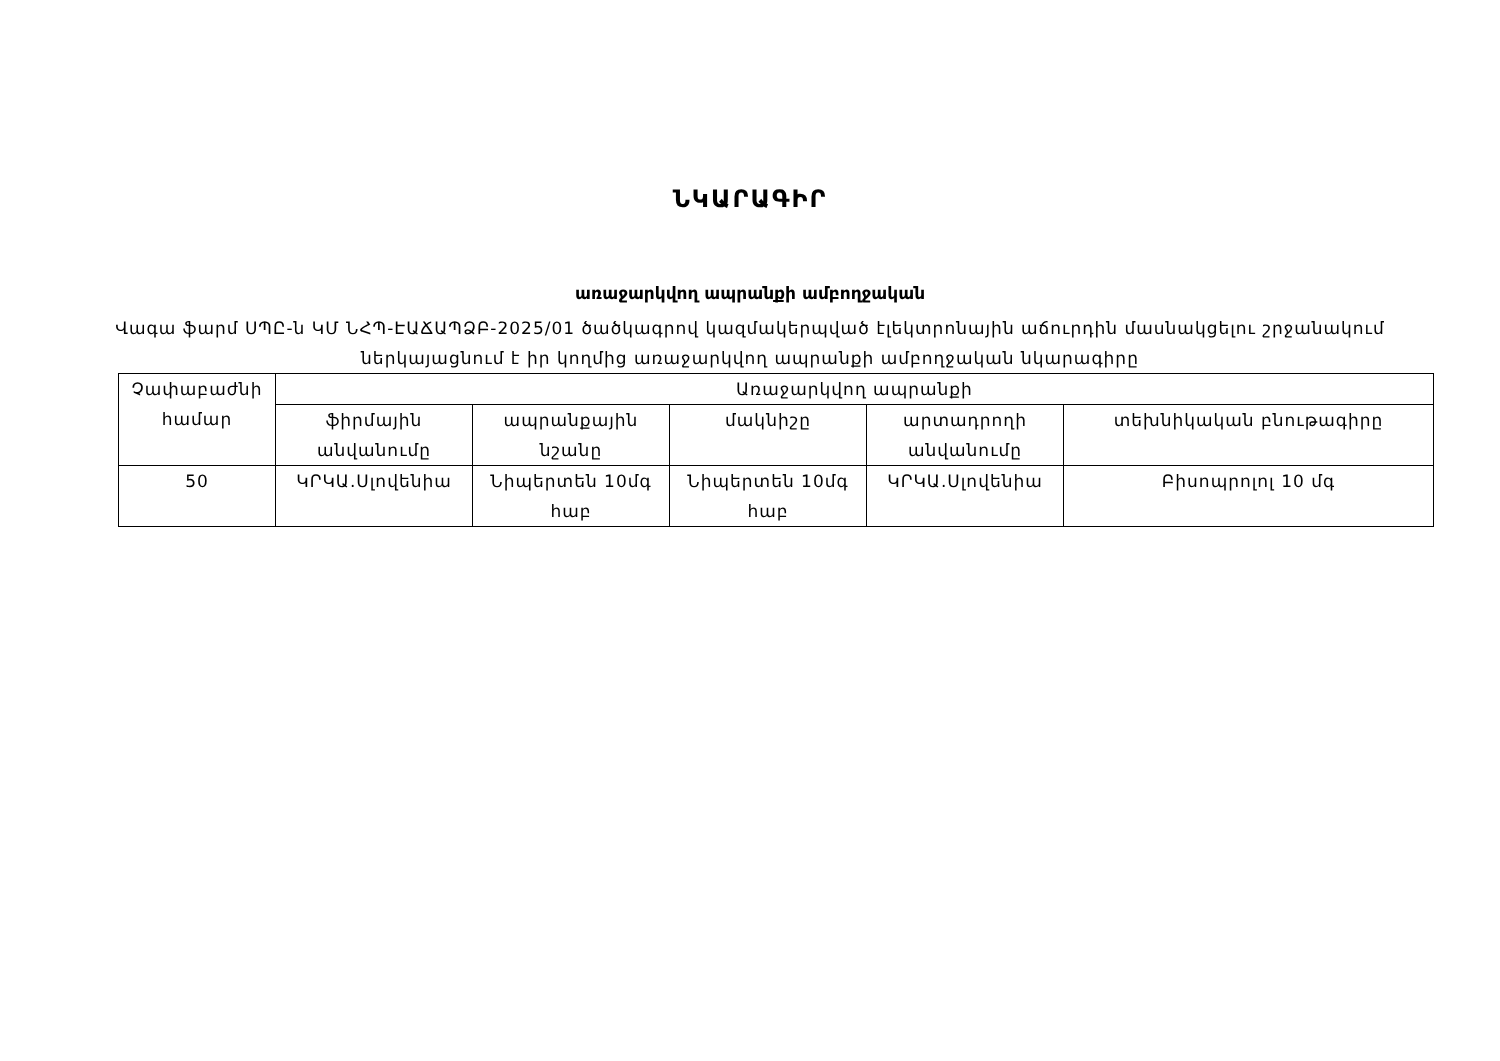ՆԿԱՐԱԳԻՐ
առաջարկվող ապրանքի ամբողջական
Վագա ֆարմ ՍՊԸ-ն ԿՄ ՆՀՊ-ԷԱՃԱՊՁԲ-2025/01 ծածկագրով կազմակերպված էլեկտրոնային աճուրդին մասնակցելու շրջանակում
ներկայացնում է իր կողմից առաջարկվող ապրանքի ամբողջական նկարագիրը
| Չափաբաժնի համար | Առաջարկվող ապրանքի | | | | |
| --- | --- | --- | --- | --- | --- |
| | ֆիրմային անվանումը | ապրանքային նշանը | մակնիշը | արտադրողի անվանումը | տեխնիկական բնութագիրը |
| 50 | ԿՐԿԱ.Սլովենիա | Նիպերտեն 10մգ հաբ | Նիպերտեն 10մգ հաբ | ԿՐԿԱ.Սլովենիա | Բիսոպրոլոլ 10 մգ |